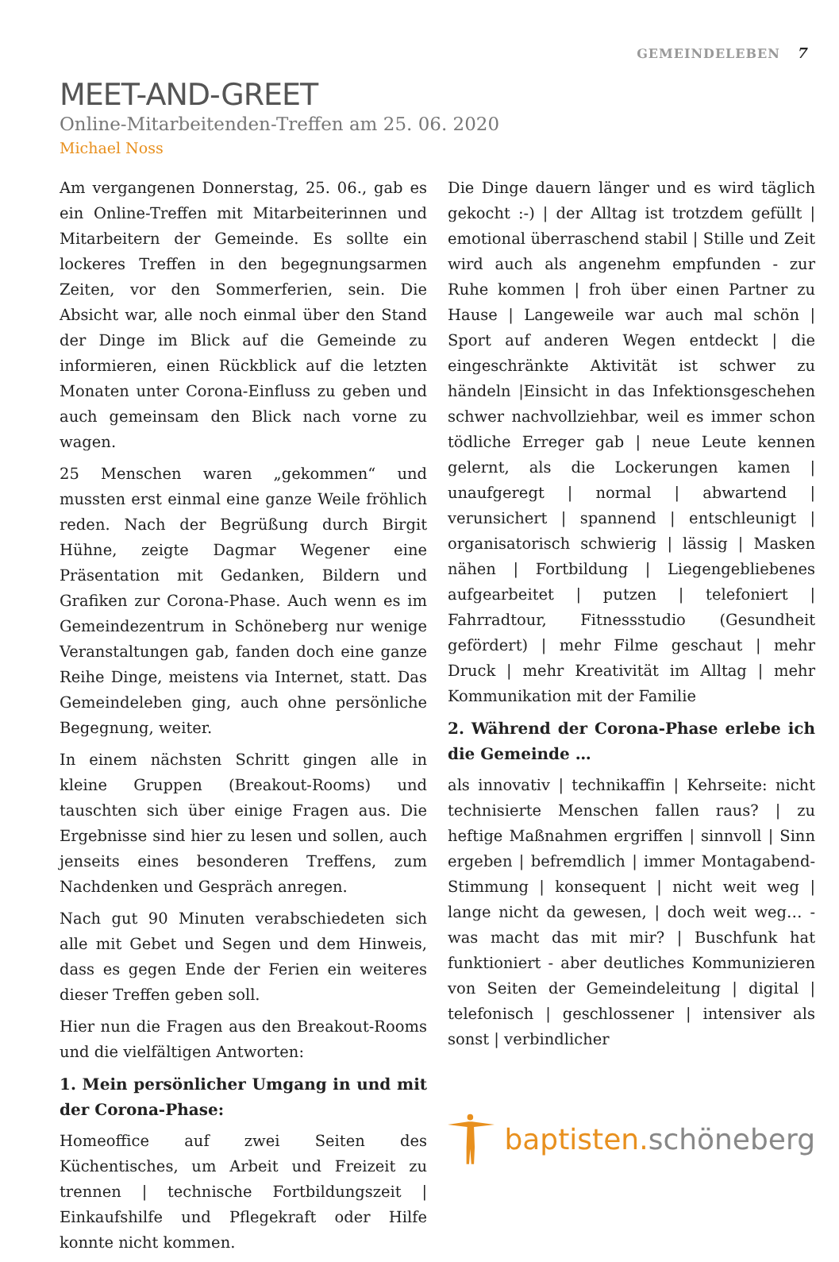GEMEINDELEBEN 7
MEET-AND-GREET
Online-Mitarbeitenden-Treffen am 25. 06. 2020
Michael Noss
Am vergangenen Donnerstag, 25. 06., gab es ein Online-Treffen mit Mitarbeiterinnen und Mitarbeitern der Gemeinde. Es sollte ein lockeres Treffen in den begegnungsarmen Zeiten, vor den Sommerferien, sein. Die Absicht war, alle noch einmal über den Stand der Dinge im Blick auf die Gemeinde zu informieren, einen Rückblick auf die letzten Monaten unter Corona-Einfluss zu geben und auch gemeinsam den Blick nach vorne zu wagen.
25 Menschen waren „gekommen“ und mussten erst einmal eine ganze Weile fröhlich reden. Nach der Begrüßung durch Birgit Hühne, zeigte Dagmar Wegener eine Präsentation mit Gedanken, Bildern und Grafiken zur Corona-Phase. Auch wenn es im Gemeindezentrum in Schöneberg nur wenige Veranstaltungen gab, fanden doch eine ganze Reihe Dinge, meistens via Internet, statt. Das Gemeindeleben ging, auch ohne persönliche Begegnung, weiter.
In einem nächsten Schritt gingen alle in kleine Gruppen (Breakout-Rooms) und tauschten sich über einige Fragen aus. Die Ergebnisse sind hier zu lesen und sollen, auch jenseits eines besonderen Treffens, zum Nachdenken und Gespräch anregen.
Nach gut 90 Minuten verabschiedeten sich alle mit Gebet und Segen und dem Hinweis, dass es gegen Ende der Ferien ein weiteres dieser Treffen geben soll.
Hier nun die Fragen aus den Breakout-Rooms und die vielfältigen Antworten:
1. Mein persönlicher Umgang in und mit der Corona-Phase:
Homeoffice auf zwei Seiten des Küchentisches, um Arbeit und Freizeit zu trennen | technische Fortbildungszeit | Einkaufshilfe und Pflegekraft oder Hilfe konnte nicht kommen.
Die Dinge dauern länger und es wird täglich gekocht :-) | der Alltag ist trotzdem gefüllt | emotional überraschend stabil | Stille und Zeit wird auch als angenehm empfunden - zur Ruhe kommen | froh über einen Partner zu Hause | Langeweile war auch mal schön | Sport auf anderen Wegen entdeckt | die eingeschränkte Aktivität ist schwer zu händeln |Einsicht in das Infektionsgeschehen schwer nachvollziehbar, weil es immer schon tödliche Erreger gab | neue Leute kennen gelernt, als die Lockerungen kamen | unaufgeregt | normal | abwartend | verunsichert | spannend | entschleunigt | organisatorisch schwierig | lässig | Masken nähen | Fortbildung | Liegengebliebenes aufgearbeitet | putzen | telefoniert | Fahrradtour, Fitnessstudio (Gesundheit gefördert) | mehr Filme geschaut | mehr Druck | mehr Kreativität im Alltag | mehr Kommunikation mit der Familie
2. Während der Corona-Phase erlebe ich die Gemeinde …
als innovativ | technikaffin | Kehrseite: nicht technisierte Menschen fallen raus? | zu heftige Maßnahmen ergriffen | sinnvoll | Sinn ergeben | befremdlich | immer Montagabend-Stimmung | konsequent | nicht weit weg | lange nicht da gewesen, | doch weit weg… - was macht das mit mir? | Buschfunk hat funktioniert - aber deutliches Kommunizieren von Seiten der Gemeindeleitung | digital | telefonisch | geschlossener | intensiver als sonst | verbindlicher
baptisten.schöneberg